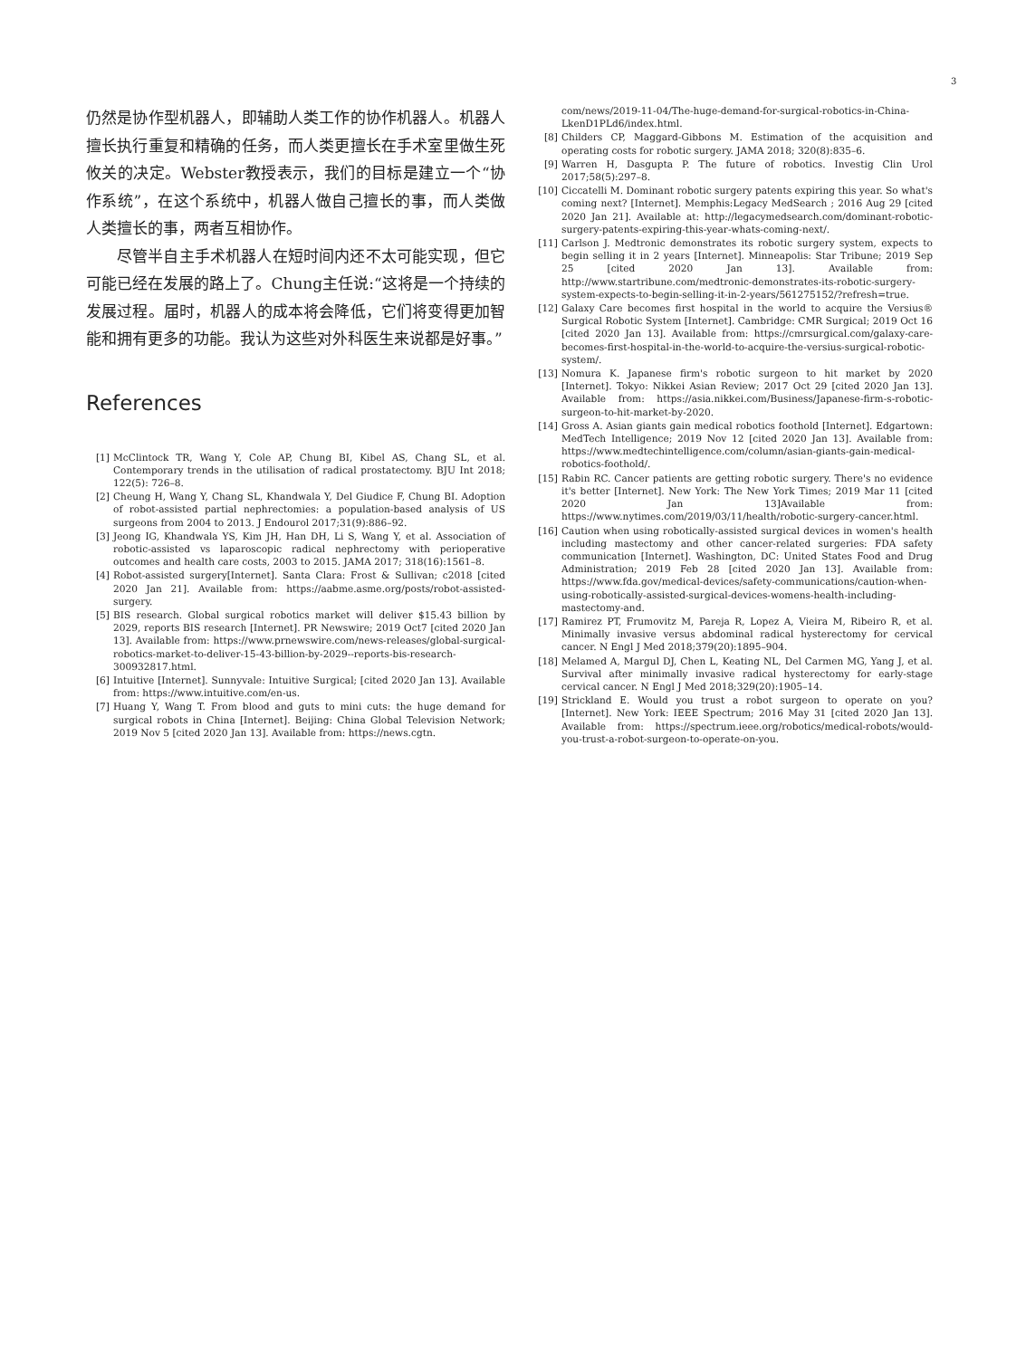3
仍然是协作型机器人，即辅助人类工作的协作机器人。机器人擅长执行重复和精确的任务，而人类更擅长在手术室里做生死攸关的决定。Webster教授表示，我们的目标是建立一个“协作系统”，在这个系统中，机器人做自己擅长的事，而人类做人类擅长的事，两者互相协作。
尽管半自主手术机器人在短时间内还不太可能实现，但它可能已经在发展的路上了。Chung主任说:“这将是一个持续的发展过程。届时，机器人的成本将会降低，它们将变得更加智能和拥有更多的功能。我认为这些对外科医生来说都是好事。”
References
[1] McClintock TR, Wang Y, Cole AP, Chung BI, Kibel AS, Chang SL, et al. Contemporary trends in the utilisation of radical prostatectomy. BJU Int 2018; 122(5): 726–8.
[2] Cheung H, Wang Y, Chang SL, Khandwala Y, Del Giudice F, Chung BI. Adoption of robot-assisted partial nephrectomies: a population-based analysis of US surgeons from 2004 to 2013. J Endourol 2017;31(9):886–92.
[3] Jeong IG, Khandwala YS, Kim JH, Han DH, Li S, Wang Y, et al. Association of robotic-assisted vs laparoscopic radical nephrectomy with perioperative outcomes and health care costs, 2003 to 2015. JAMA 2017; 318(16):1561–8.
[4] Robot-assisted surgery[Internet]. Santa Clara: Frost & Sullivan; c2018 [cited 2020 Jan 21]. Available from: https://aabme.asme.org/posts/robot-assisted-surgery.
[5] BIS research. Global surgical robotics market will deliver $15.43 billion by 2029, reports BIS research [Internet]. PR Newswire; 2019 Oct7 [cited 2020 Jan 13]. Available from: https://www.prnewswire.com/news-releases/global-surgical-robotics-market-to-deliver-15-43-billion-by-2029--reports-bis-research-300932817.html.
[6] Intuitive [Internet]. Sunnyvale: Intuitive Surgical; [cited 2020 Jan 13]. Available from: https://www.intuitive.com/en-us.
[7] Huang Y, Wang T. From blood and guts to mini cuts: the huge demand for surgical robots in China [Internet]. Beijing: China Global Television Network; 2019 Nov 5 [cited 2020 Jan 13]. Available from: https://news.cgtn.
com/news/2019-11-04/The-huge-demand-for-surgical-robotics-in-China-LkenD1PLd6/index.html.
[8] Childers CP, Maggard-Gibbons M. Estimation of the acquisition and operating costs for robotic surgery. JAMA 2018; 320(8):835–6.
[9] Warren H, Dasgupta P. The future of robotics. Investig Clin Urol 2017;58(5):297–8.
[10] Ciccatelli M. Dominant robotic surgery patents expiring this year. So what's coming next? [Internet]. Memphis:Legacy MedSearch ; 2016 Aug 29 [cited 2020 Jan 21]. Available at: http://legacymedsearch.com/dominant-robotic-surgery-patents-expiring-this-year-whats-coming-next/.
[11] Carlson J. Medtronic demonstrates its robotic surgery system, expects to begin selling it in 2 years [Internet]. Minneapolis: Star Tribune; 2019 Sep 25 [cited 2020 Jan 13]. Available from: http://www.startribune.com/medtronic-demonstrates-its-robotic-surgery-system-expects-to-begin-selling-it-in-2-years/561275152/?refresh=true.
[12] Galaxy Care becomes first hospital in the world to acquire the Versius® Surgical Robotic System [Internet]. Cambridge: CMR Surgical; 2019 Oct 16 [cited 2020 Jan 13]. Available from: https://cmrsurgical.com/galaxy-care-becomes-first-hospital-in-the-world-to-acquire-the-versius-surgical-robotic-system/.
[13] Nomura K. Japanese firm's robotic surgeon to hit market by 2020 [Internet]. Tokyo: Nikkei Asian Review; 2017 Oct 29 [cited 2020 Jan 13]. Available from: https://asia.nikkei.com/Business/Japanese-firm-s-robotic-surgeon-to-hit-market-by-2020.
[14] Gross A. Asian giants gain medical robotics foothold [Internet]. Edgartown: MedTech Intelligence; 2019 Nov 12 [cited 2020 Jan 13]. Available from: https://www.medtechintelligence.com/column/asian-giants-gain-medical-robotics-foothold/.
[15] Rabin RC. Cancer patients are getting robotic surgery. There's no evidence it's better [Internet]. New York: The New York Times; 2019 Mar 11 [cited 2020 Jan 13]Available from: https://www.nytimes.com/2019/03/11/health/robotic-surgery-cancer.html.
[16] Caution when using robotically-assisted surgical devices in women's health including mastectomy and other cancer-related surgeries: FDA safety communication [Internet]. Washington, DC: United States Food and Drug Administration; 2019 Feb 28 [cited 2020 Jan 13]. Available from: https://www.fda.gov/medical-devices/safety-communications/caution-when-using-robotically-assisted-surgical-devices-womens-health-including-mastectomy-and.
[17] Ramirez PT, Frumovitz M, Pareja R, Lopez A, Vieira M, Ribeiro R, et al. Minimally invasive versus abdominal radical hysterectomy for cervical cancer. N Engl J Med 2018;379(20):1895–904.
[18] Melamed A, Margul DJ, Chen L, Keating NL, Del Carmen MG, Yang J, et al. Survival after minimally invasive radical hysterectomy for early-stage cervical cancer. N Engl J Med 2018;329(20):1905–14.
[19] Strickland E. Would you trust a robot surgeon to operate on you? [Internet]. New York: IEEE Spectrum; 2016 May 31 [cited 2020 Jan 13]. Available from: https://spectrum.ieee.org/robotics/medical-robots/would-you-trust-a-robot-surgeon-to-operate-on-you.